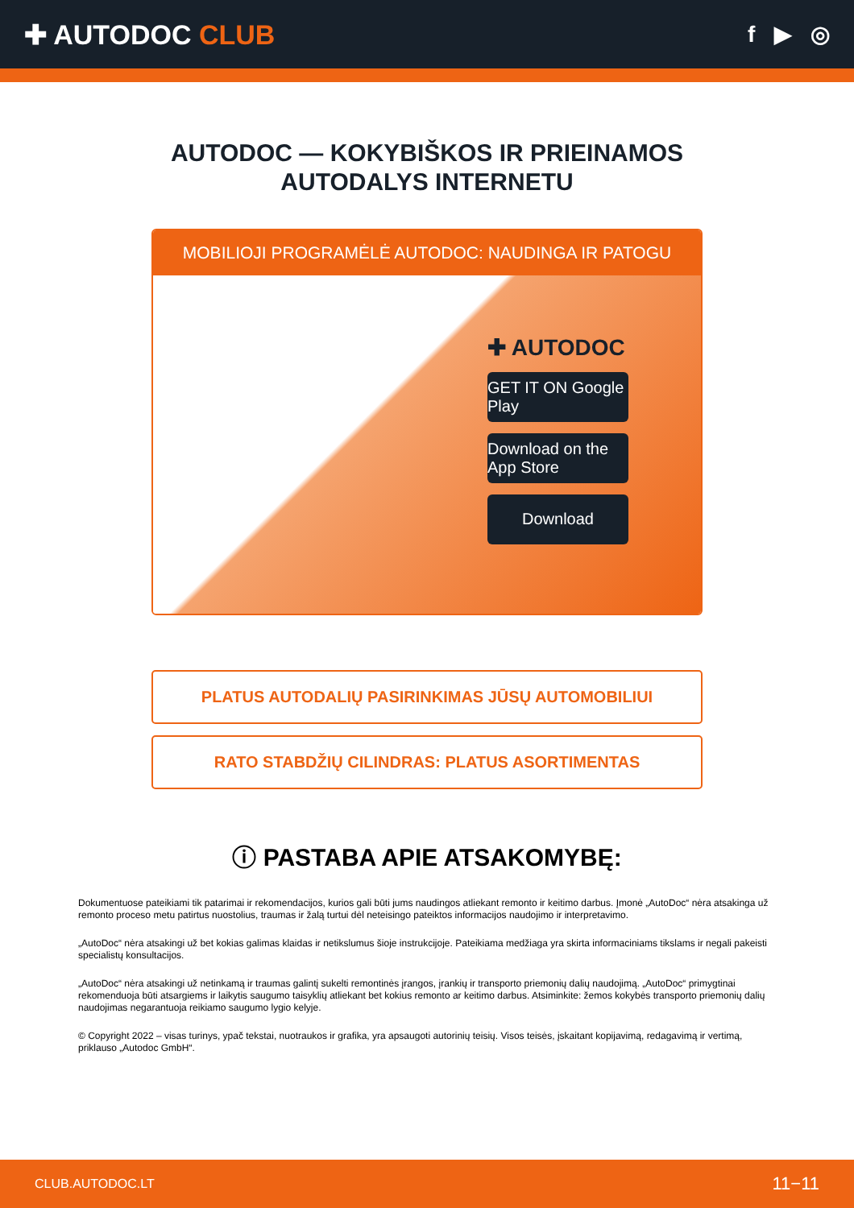✚ AUTODOC CLUB
f ▶ ◎
AUTODOC — KOKYBIŠKOS IR PRIEINAMOS
AUTODALYS INTERNETU
MOBILIOJI PROGRAMĖLĖ AUTODOC: NAUDINGA IR PATOGU
✚ AUTODOC
GET IT ON Google Play
Download on the App Store
Download
PLATUS AUTODALIŲ PASIRINKIMAS JŪSŲ AUTOMOBILIUI
RATO STABDŽIŲ CILINDRAS: PLATUS ASORTIMENTAS
ⓘ PASTABA APIE ATSAKOMYBĘ:
Dokumentuose pateikiami tik patarimai ir rekomendacijos, kurios gali būti jums naudingos atliekant remonto ir keitimo darbus. Įmonė „AutoDoc“ nėra atsakinga už remonto proceso metu patirtus nuostolius, traumas ir žalą turtui dėl neteisingo pateiktos informacijos naudojimo ir interpretavimo.
„AutoDoc“ nėra atsakingi už bet kokias galimas klaidas ir netikslumus šioje instrukcijoje. Pateikiama medžiaga yra skirta informaciniams tikslams ir negali pakeisti specialistų konsultacijos.
„AutoDoc“ nėra atsakingi už netinkamą ir traumas galintį sukelti remontinės įrangos, įrankių ir transporto priemonių dalių naudojimą. „AutoDoc“ primygtinai rekomenduoja būti atsargiems ir laikytis saugumo taisyklių atliekant bet kokius remonto ar keitimo darbus. Atsiminkite: žemos kokybės transporto priemonių dalių naudojimas negarantuoja reikiamo saugumo lygio kelyje.
© Copyright 2022 – visas turinys, ypač tekstai, nuotraukos ir grafika, yra apsaugoti autorinių teisių. Visos teisės, įskaitant kopijavimą, redagavimą ir vertimą, priklauso „Autodoc GmbH“.
CLUB.AUTODOC.LT 11−11